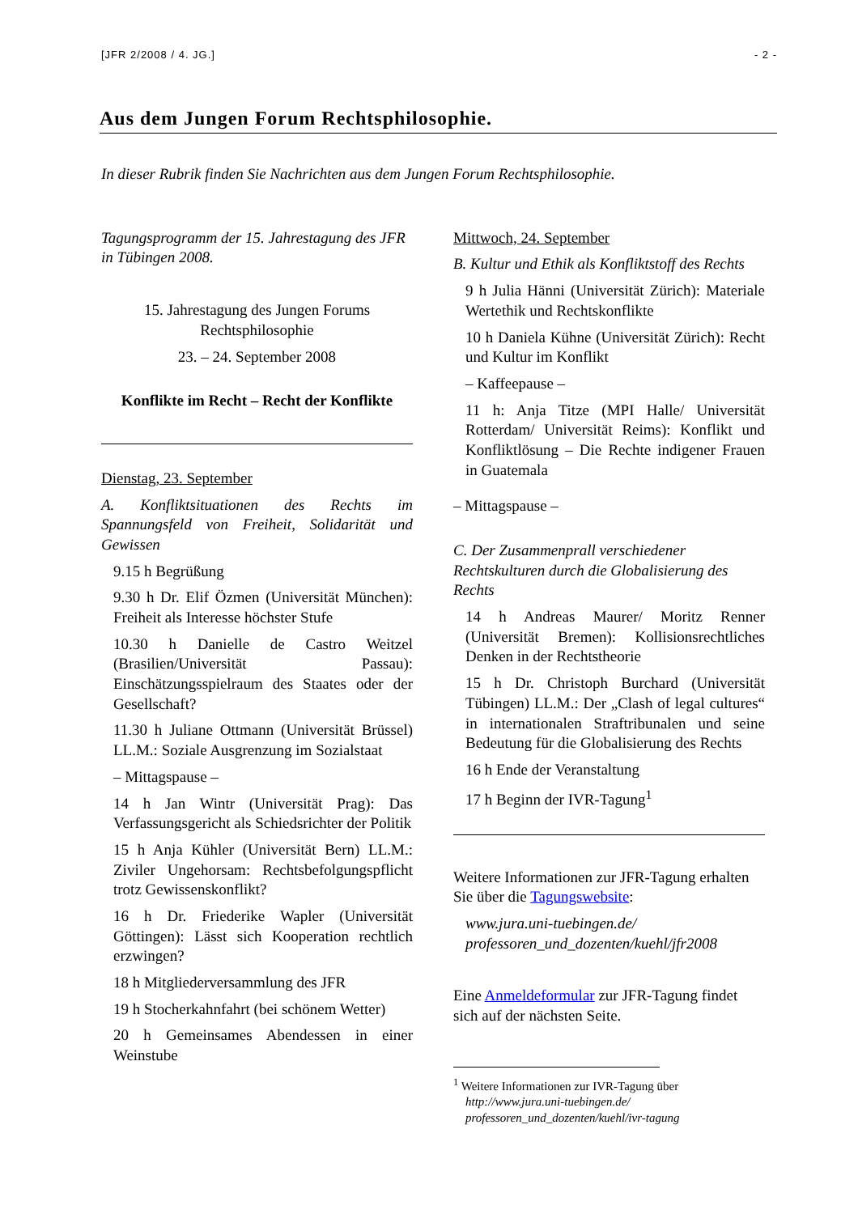[JFR 2/2008 / 4. JG.] - 2 -
Aus dem Jungen Forum Rechtsphilosophie.
In dieser Rubrik finden Sie Nachrichten aus dem Jungen Forum Rechtsphilosophie.
Tagungsprogramm der 15. Jahrestagung des JFR in Tübingen 2008.
15. Jahrestagung des Jungen Forums Rechtsphilosophie
23. – 24. September 2008
Konflikte im Recht – Recht der Konflikte
Dienstag, 23. September
A. Konfliktsituationen des Rechts im Spannungsfeld von Freiheit, Solidarität und Gewissen
9.15 h Begrüßung
9.30 h Dr. Elif Özmen (Universität München): Freiheit als Interesse höchster Stufe
10.30 h Danielle de Castro Weitzel (Brasilien/Universität Passau): Einschätzungsspielraum des Staates oder der Gesellschaft?
11.30 h Juliane Ottmann (Universität Brüssel) LL.M.: Soziale Ausgrenzung im Sozialstaat
– Mittagspause –
14 h Jan Wintr (Universität Prag): Das Verfassungsgericht als Schiedsrichter der Politik
15 h Anja Kühler (Universität Bern) LL.M.: Ziviler Ungehorsam: Rechtsbefolgungspflicht trotz Gewissenskonflikt?
16 h Dr. Friederike Wapler (Universität Göttingen): Lässt sich Kooperation rechtlich erzwingen?
18 h Mitgliederversammlung des JFR
19 h Stocherkahnfahrt (bei schönem Wetter)
20 h Gemeinsames Abendessen in einer Weinstube
Mittwoch, 24. September
B. Kultur und Ethik als Konfliktstoff des Rechts
9 h Julia Hänni (Universität Zürich): Materiale Wertethik und Rechtskonflikte
10 h Daniela Kühne (Universität Zürich): Recht und Kultur im Konflikt
– Kaffeepause –
11 h: Anja Titze (MPI Halle/ Universität Rotterdam/ Universität Reims): Konflikt und Konfliktlösung – Die Rechte indigener Frauen in Guatemala
– Mittagspause –
C. Der Zusammenprall verschiedener Rechtskulturen durch die Globalisierung des Rechts
14 h Andreas Maurer/ Moritz Renner (Universität Bremen): Kollisionsrechtliches Denken in der Rechtstheorie
15 h Dr. Christoph Burchard (Universität Tübingen) LL.M.: Der „Clash of legal cultures“ in internationalen Straftribunalen und seine Bedeutung für die Globalisierung des Rechts
16 h Ende der Veranstaltung
17 h Beginn der IVR-Tagung<sup>1</sup>
Weitere Informationen zur JFR-Tagung erhalten Sie über die Tagungswebsite:
www.jura.uni-tuebingen.de/ professoren_und_dozenten/kuehl/jfr2008
Eine Anmeldeformular zur JFR-Tagung findet sich auf der nächsten Seite.
<sup>1</sup> Weitere Informationen zur IVR-Tagung über
http://www.jura.uni-tuebingen.de/
professoren_und_dozenten/kuehl/ivr-tagung